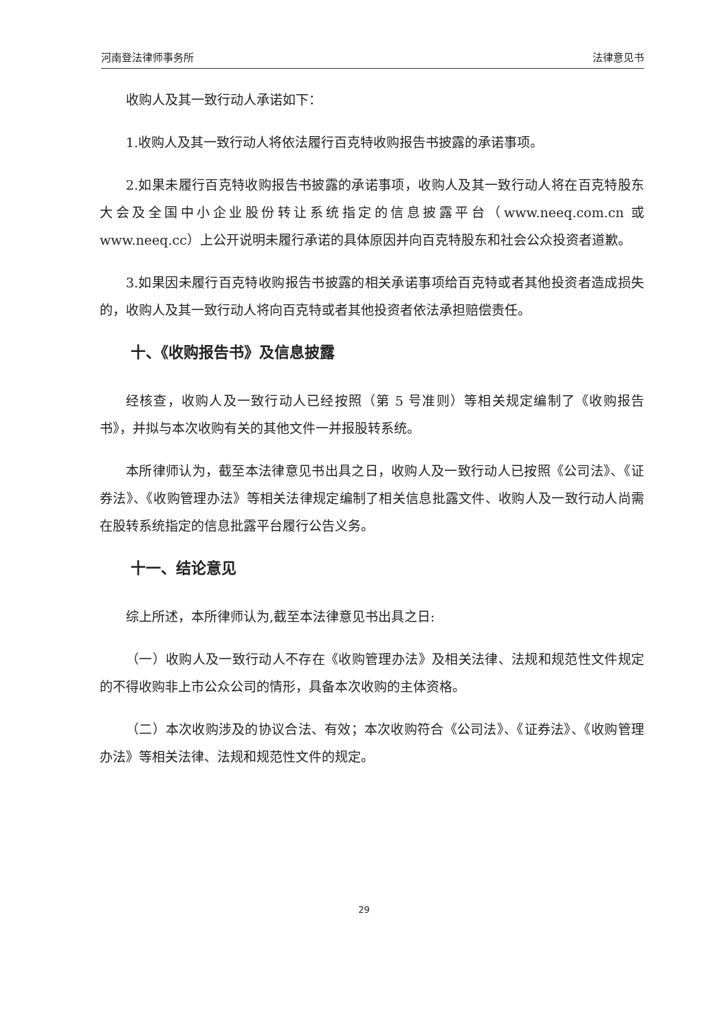河南登法律师事务所 法律意见书
收购人及其一致行动人承诺如下：
1.收购人及其一致行动人将依法履行百克特收购报告书披露的承诺事项。
2.如果未履行百克特收购报告书披露的承诺事项，收购人及其一致行动人将在百克特股东大会及全国中小企业股份转让系统指定的信息披露平台（www.neeq.com.cn 或 www.neeq.cc）上公开说明未履行承诺的具体原因并向百克特股东和社会公众投资者道歉。
3.如果因未履行百克特收购报告书披露的相关承诺事项给百克特或者其他投资者造成损失的，收购人及其一致行动人将向百克特或者其他投资者依法承担赔偿责任。
十、《收购报告书》及信息披露
经核查，收购人及一致行动人已经按照（第 5 号准则）等相关规定编制了《收购报告书》，并拟与本次收购有关的其他文件一并报股转系统。
本所律师认为，截至本法律意见书出具之日，收购人及一致行动人已按照《公司法》、《证券法》、《收购管理办法》等相关法律规定编制了相关信息批露文件、收购人及一致行动人尚需在股转系统指定的信息批露平台履行公告义务。
十一、结论意见
综上所述，本所律师认为,截至本法律意见书出具之日:
（一）收购人及一致行动人不存在《收购管理办法》及相关法律、法规和规范性文件规定的不得收购非上市公众公司的情形，具备本次收购的主体资格。
（二）本次收购涉及的协议合法、有效；本次收购符合《公司法》、《证券法》、《收购管理办法》等相关法律、法规和规范性文件的规定。
29